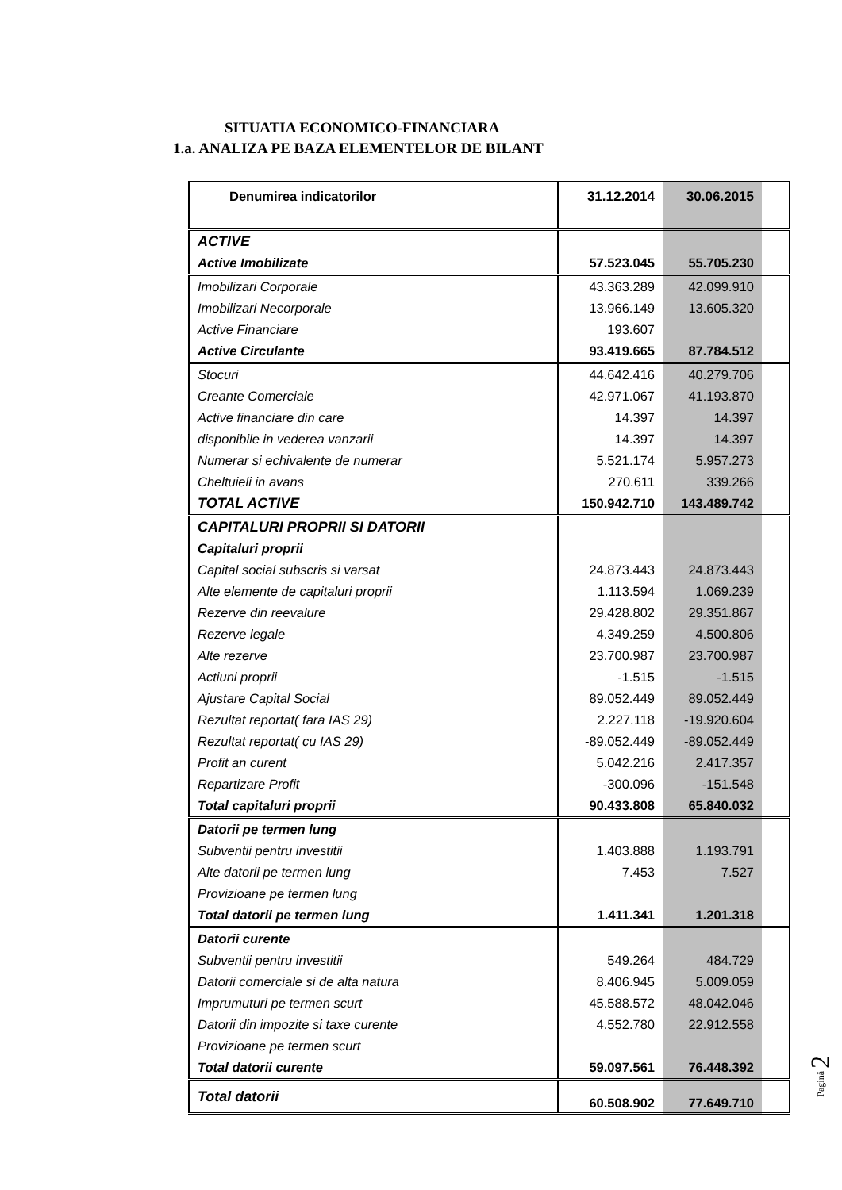SITUATIA ECONOMICO-FINANCIARA
1.a. ANALIZA PE BAZA ELEMENTELOR DE BILANT
| Denumirea indicatorilor | 31.12.2014 | 30.06.2015 | _ |
| ACTIVE | | | |
| Active Imobilizate | 57.523.045 | 55.705.230 | |
| Imobilizari Corporale | 43.363.289 | 42.099.910 | |
| Imobilizari Necorporale | 13.966.149 | 13.605.320 | |
| Active Financiare | 193.607 | | |
| Active Circulante | 93.419.665 | 87.784.512 | |
| Stocuri | 44.642.416 | 40.279.706 | |
| Creante Comerciale | 42.971.067 | 41.193.870 | |
| Active financiare din care | 14.397 | 14.397 | |
| disponibile in vederea vanzarii | 14.397 | 14.397 | |
| Numerar si echivalente de numerar | 5.521.174 | 5.957.273 | |
| Cheltuieli in avans | 270.611 | 339.266 | |
| TOTAL ACTIVE | 150.942.710 | 143.489.742 | |
| CAPITALURI PROPRII SI DATORII | | | |
| Capitaluri proprii | | | |
| Capital social subscris si varsat | 24.873.443 | 24.873.443 | |
| Alte elemente de capitaluri proprii | 1.113.594 | 1.069.239 | |
| Rezerve din reevalure | 29.428.802 | 29.351.867 | |
| Rezerve legale | 4.349.259 | 4.500.806 | |
| Alte rezerve | 23.700.987 | 23.700.987 | |
| Actiuni proprii | -1.515 | -1.515 | |
| Ajustare Capital Social | 89.052.449 | 89.052.449 | |
| Rezultat reportat( fara IAS 29) | 2.227.118 | -19.920.604 | |
| Rezultat reportat( cu IAS 29) | -89.052.449 | -89.052.449 | |
| Profit an curent | 5.042.216 | 2.417.357 | |
| Repartizare Profit | -300.096 | -151.548 | |
| Total capitaluri proprii | 90.433.808 | 65.840.032 | |
| Datorii pe termen lung | | | |
| Subventii pentru investitii | 1.403.888 | 1.193.791 | |
| Alte datorii pe termen lung | 7.453 | 7.527 | |
| Provizioane pe termen lung | | | |
| Total datorii pe termen lung | 1.411.341 | 1.201.318 | |
| Datorii curente | | | |
| Subventii pentru investitii | 549.264 | 484.729 | |
| Datorii comerciale si de alta natura | 8.406.945 | 5.009.059 | |
| Imprumuturi pe termen scurt | 45.588.572 | 48.042.046 | |
| Datorii din impozite si taxe curente | 4.552.780 | 22.912.558 | |
| Provizioane pe termen scurt | | | |
| Total datorii curente | 59.097.561 | 76.448.392 | |
| Total datorii | 60.508.902 | 77.649.710 | |
Pagină 2